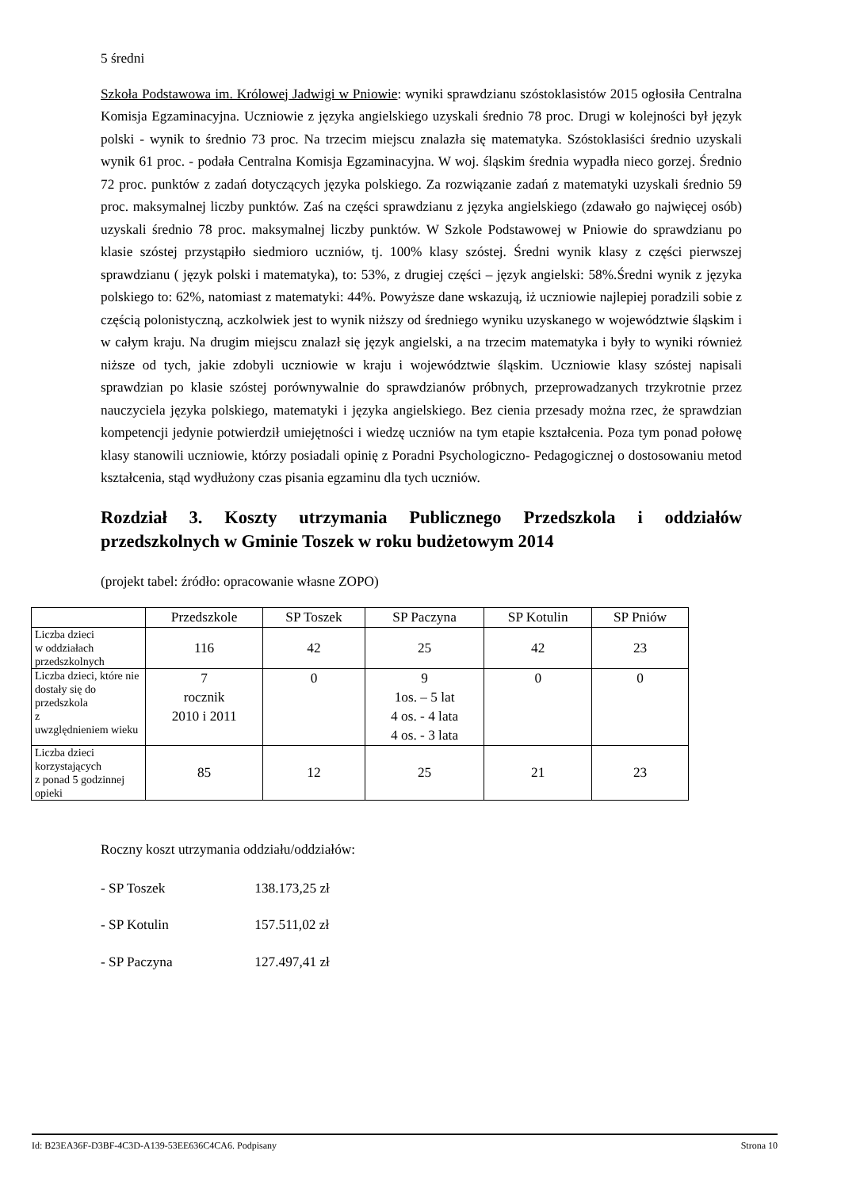5 średni
Szkoła Podstawowa im. Królowej Jadwigi w Pniowie: wyniki sprawdzianu szóstoklasistów 2015 ogłosiła Centralna Komisja Egzaminacyjna. Uczniowie z języka angielskiego uzyskali średnio 78 proc. Drugi w kolejności był język polski - wynik to średnio 73 proc. Na trzecim miejscu znalazła się matematyka. Szóstoklasiści średnio uzyskali wynik 61 proc. - podała Centralna Komisja Egzaminacyjna. W woj. śląskim średnia wypadła nieco gorzej. Średnio 72 proc. punktów z zadań dotyczących języka polskiego. Za rozwiązanie zadań z matematyki uzyskali średnio 59 proc. maksymalnej liczby punktów. Zaś na części sprawdzianu z języka angielskiego (zdawało go najwięcej osób) uzyskali średnio 78 proc. maksymalnej liczby punktów. W Szkole Podstawowej w Pniowie do sprawdzianu po klasie szóstej przystąpiło siedmioro uczniów, tj. 100% klasy szóstej. Średni wynik klasy z części pierwszej sprawdzianu ( język polski i matematyka), to: 53%, z drugiej części – język angielski: 58%.Średni wynik z języka polskiego to: 62%, natomiast z matematyki: 44%. Powyższe dane wskazują, iż uczniowie najlepiej poradzili sobie z częścią polonistyczną, aczkolwiek jest to wynik niższy od średniego wyniku uzyskanego w województwie śląskim i w całym kraju. Na drugim miejscu znalazł się język angielski, a na trzecim matematyka i były to wyniki również niższe od tych, jakie zdobyli uczniowie w kraju i województwie śląskim. Uczniowie klasy szóstej napisali sprawdzian po klasie szóstej porównywalnie do sprawdzianów próbnych, przeprowadzanych trzykrotnie przez nauczyciela języka polskiego, matematyki i języka angielskiego. Bez cienia przesady można rzec, że sprawdzian kompetencji jedynie potwierdził umiejętności i wiedzę uczniów na tym etapie kształcenia. Poza tym ponad połowę klasy stanowili uczniowie, którzy posiadali opinię z Poradni Psychologiczno- Pedagogicznej o dostosowaniu metod kształcenia, stąd wydłużony czas pisania egzaminu dla tych uczniów.
Rozdział 3. Koszty utrzymania Publicznego Przedszkola i oddziałów przedszkolnych w Gminie Toszek w roku budżetowym 2014
(projekt tabel: źródło: opracowanie własne ZOPO)
| | Przedszkole | SP Toszek | SP Paczyna | SP Kotulin | SP Pniów |
| Liczba dzieci w oddziałach przedszkolnych | 116 | 42 | 25 | 42 | 23 |
| Liczba dzieci, które nie dostały się do przedszkola z uwzględnieniem wieku | 7 rocznik 2010 i 2011 | 0 | 9 1os. – 5 lat 4 os. - 4 lata 4 os. - 3 lata | 0 | 0 |
| Liczba dzieci korzystających z ponad 5 godzinnej opieki | 85 | 12 | 25 | 21 | 23 |
Roczny koszt utrzymania oddziału/oddziałów:
- SP Toszek 138.173,25 zł
- SP Kotulin 157.511,02 zł
- SP Paczyna 127.497,41 zł
Id: B23EA36F-D3BF-4C3D-A139-53EE636C4CA6. Podpisany Strona 10